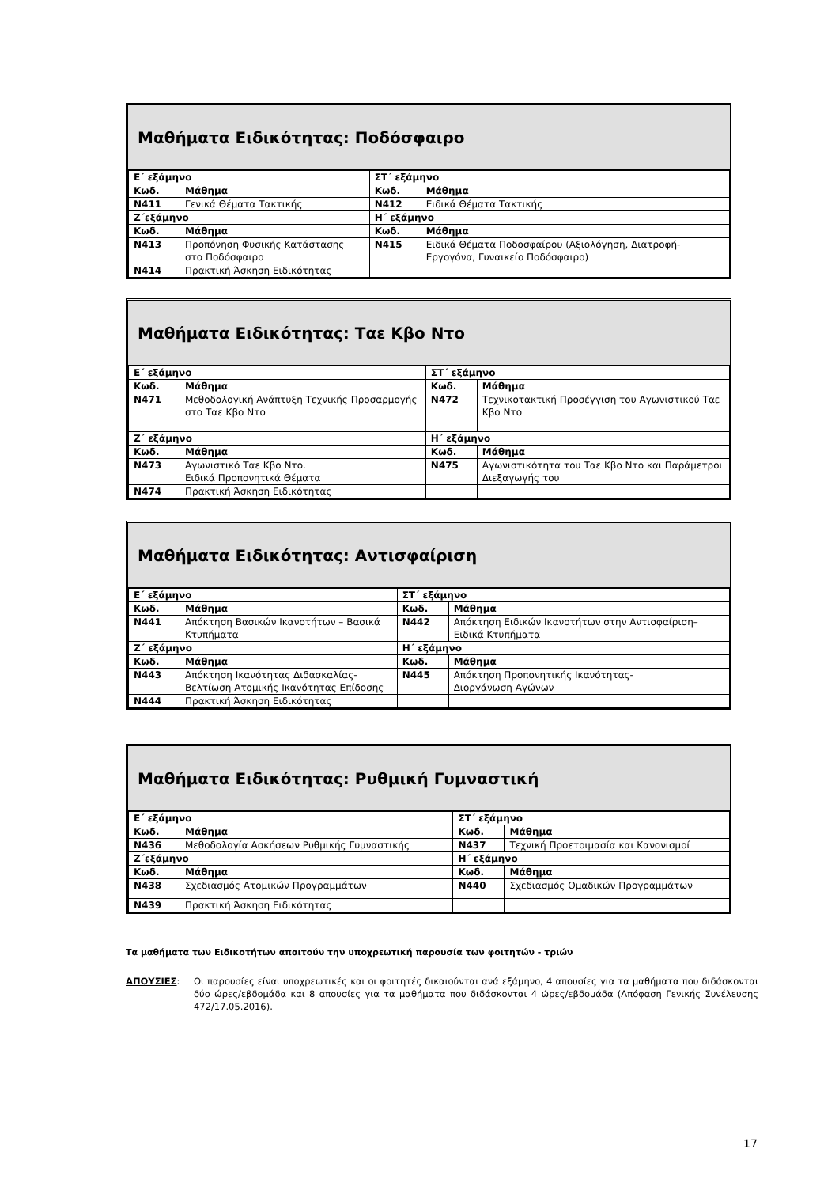Μαθήματα Ειδικότητας: Ποδόσφαιρο
| Ε΄ εξάμηνο | | ΣΤ΄ εξάμηνο | |
| Κωδ. | Μάθημα | Κωδ. | Μάθημα |
| Ν411 | Γενικά Θέματα Τακτικής | Ν412 | Ειδικά Θέματα Τακτικής |
| Ζ΄εξάμηνο | | Η΄ εξάμηνο | |
| Κωδ. | Μάθημα | Κωδ. | Μάθημα |
| Ν413 | Προπόνηση Φυσικής Κατάστασης στο Ποδόσφαιρο | Ν415 | Ειδικά Θέματα Ποδοσφαίρου (Αξιολόγηση, Διατροφή- Εργογόνα, Γυναικείο Ποδόσφαιρο) |
| Ν414 | Πρακτική Άσκηση Ειδικότητας | | |
Μαθήματα Ειδικότητας: Ταε Κβο Ντο
| Ε΄ εξάμηνο | | ΣΤ΄ εξάμηνο | |
| Κωδ. | Μάθημα | Κωδ. | Μάθημα |
| Ν471 | Μεθοδολογική Ανάπτυξη Τεχνικής Προσαρμογής στο Ταε Κβο Ντο | Ν472 | Τεχνικοτακτική Προσέγγιση του Αγωνιστικού Ταε Κβο Ντο |
| Ζ΄ εξάμηνο | | Η΄ εξάμηνο | |
| Κωδ. | Μάθημα | Κωδ. | Μάθημα |
| Ν473 | Αγωνιστικό Ταε Κβο Ντο. Ειδικά Προπονητικά Θέματα | Ν475 | Αγωνιστικότητα του Ταε Κβο Ντο και Παράμετροι Διεξαγωγής του |
| Ν474 | Πρακτική Άσκηση Ειδικότητας | | |
Μαθήματα Ειδικότητας: Αντισφαίριση
| Ε΄ εξάμηνο | | ΣΤ΄ εξάμηνο | |
| Κωδ. | Μάθημα | Κωδ. | Μάθημα |
| Ν441 | Απόκτηση Βασικών Ικανοτήτων – Βασικά Κτυπήματα | Ν442 | Απόκτηση Ειδικών Ικανοτήτων στην Αντισφαίριση– Ειδικά Κτυπήματα |
| Ζ΄ εξάμηνο | | Η΄ εξάμηνο | |
| Κωδ. | Μάθημα | Κωδ. | Μάθημα |
| Ν443 | Απόκτηση Ικανότητας Διδασκαλίας- Βελτίωση Ατομικής Ικανότητας Επίδοσης | Ν445 | Απόκτηση Προπονητικής Ικανότητας- Διοργάνωση Αγώνων |
| Ν444 | Πρακτική Άσκηση Ειδικότητας | | |
Μαθήματα Ειδικότητας: Ρυθμική Γυμναστική
| Ε΄ εξάμηνο | | ΣΤ΄ εξάμηνο | |
| Κωδ. | Μάθημα | Κωδ. | Μάθημα |
| Ν436 | Μεθοδολογία Ασκήσεων Ρυθμικής Γυμναστικής | Ν437 | Τεχνική Προετοιμασία και Κανονισμοί |
| Ζ΄εξάμηνο | | Η΄ εξάμηνο | |
| Κωδ. | Μάθημα | Κωδ. | Μάθημα |
| Ν438 | Σχεδιασμός Ατομικών Προγραμμάτων | Ν440 | Σχεδιασμός Ομαδικών Προγραμμάτων |
| Ν439 | Πρακτική Άσκηση Ειδικότητας | | |
Τα μαθήματα των Ειδικοτήτων απαιτούν την υποχρεωτική παρουσία των φοιτητών - τριών
ΑΠΟΥΣΙΕΣ: Οι παρουσίες είναι υποχρεωτικές και οι φοιτητές δικαιούνται ανά εξάμηνο, 4 απουσίες για τα μαθήματα που διδάσκονται δύο ώρες/εβδομάδα και 8 απουσίες για τα μαθήματα που διδάσκονται 4 ώρες/εβδομάδα (Απόφαση Γενικής Συνέλευσης 472/17.05.2016).
17